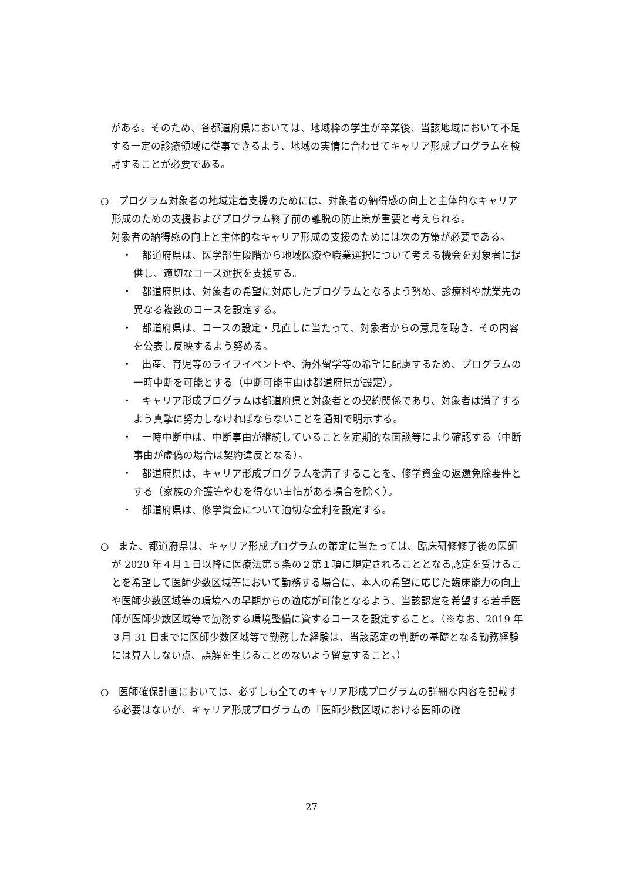がある。そのため、各都道府県においては、地域枠の学生が卒業後、当該地域において不足する一定の診療領域に従事できるよう、地域の実情に合わせてキャリア形成プログラムを検討することが必要である。
○　プログラム対象者の地域定着支援のためには、対象者の納得感の向上と主体的なキャリア形成のための支援およびプログラム終了前の離脱の防止策が重要と考えられる。
対象者の納得感の向上と主体的なキャリア形成の支援のためには次の方策が必要である。
・　都道府県は、医学部生段階から地域医療や職業選択について考える機会を対象者に提供し、適切なコース選択を支援する。
・　都道府県は、対象者の希望に対応したプログラムとなるよう努め、診療科や就業先の異なる複数のコースを設定する。
・　都道府県は、コースの設定・見直しに当たって、対象者からの意見を聴き、その内容を公表し反映するよう努める。
・　出産、育児等のライフイベントや、海外留学等の希望に配慮するため、プログラムの一時中断を可能とする（中断可能事由は都道府県が設定）。
・　キャリア形成プログラムは都道府県と対象者との契約関係であり、対象者は満了するよう真摯に努力しなければならないことを通知で明示する。
・　一時中断中は、中断事由が継続していることを定期的な面談等により確認する（中断事由が虚偽の場合は契約違反となる）。
・　都道府県は、キャリア形成プログラムを満了することを、修学資金の返還免除要件とする（家族の介護等やむを得ない事情がある場合を除く）。
・　都道府県は、修学資金について適切な金利を設定する。
○　また、都道府県は、キャリア形成プログラムの策定に当たっては、臨床研修修了後の医師が 2020 年４月１日以降に医療法第５条の２第１項に規定されることとなる認定を受けることを希望して医師少数区域等において勤務する場合に、本人の希望に応じた臨床能力の向上や医師少数区域等の環境への早期からの適応が可能となるよう、当該認定を希望する若手医師が医師少数区域等で勤務する環境整備に資するコースを設定すること。（※なお、2019 年３月 31 日までに医師少数区域等で勤務した経験は、当該認定の判断の基礎となる勤務経験には算入しない点、誤解を生じることのないよう留意すること。）
○　医師確保計画においては、必ずしも全てのキャリア形成プログラムの詳細な内容を記載する必要はないが、キャリア形成プログラムの「医師少数区域における医師の確
27